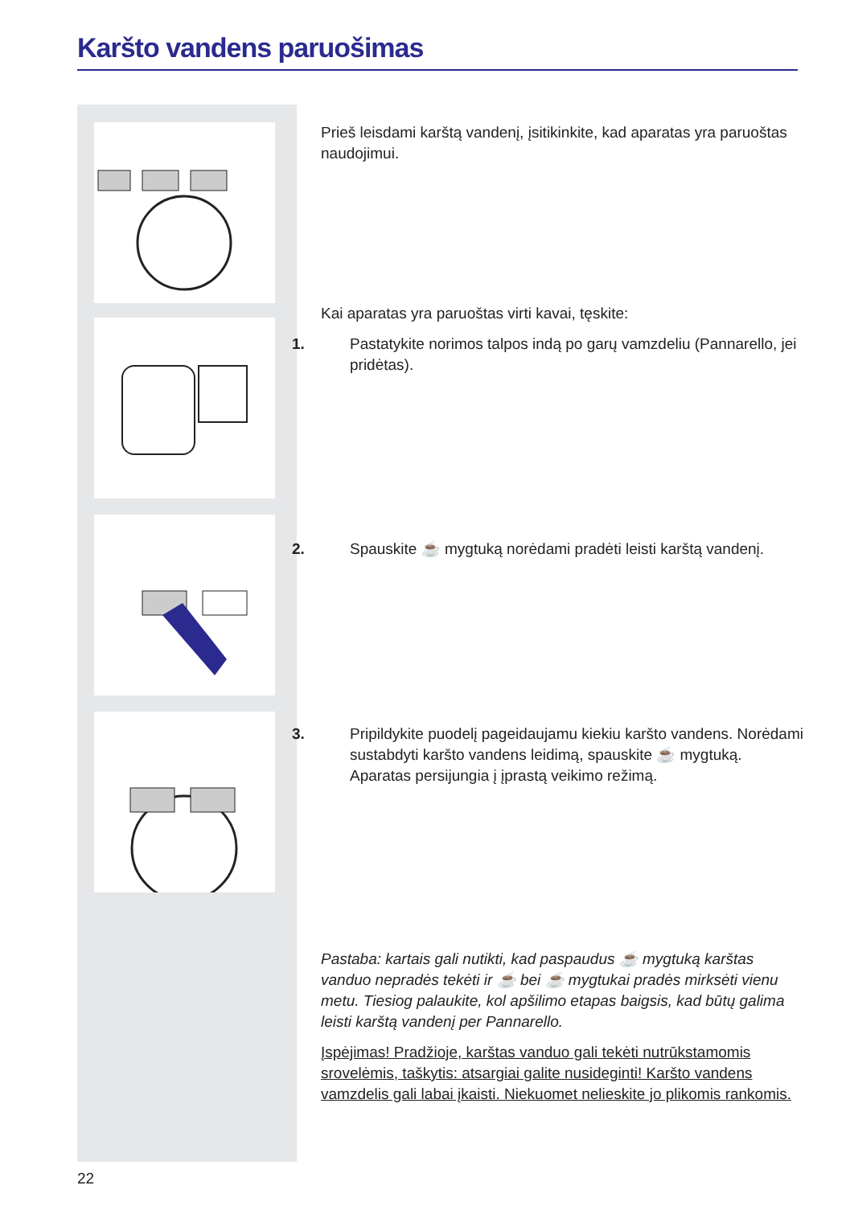Karšto vandens paruošimas
Prieš leisdami karštą vandenį, įsitikinkite, kad aparatas yra paruoštas naudojimui.
Kai aparatas yra paruoštas virti kavai, tęskite:
1. Pastatykite norimos talpos indą po garų vamzdeliu (Pannarello, jei pridėtas).
2. Spauskite ☕ mygtuką norėdami pradėti leisti karštą vandenį.
3. Pripildykite puodelį pageidaujamu kiekiu karšto vandens. Norėdami sustabdyti karšto vandens leidimą, spauskite ☕ mygtuką. Aparatas persijungia į įprastą veikimo režimą.
Pastaba: kartais gali nutikti, kad paspaudus ☕ mygtuką karštas vanduo nepradės tekėti ir ☕ bei ☕ mygtukai pradės mirksėti vienu metu. Tiesiog palaukite, kol apšilimo etapas baigsis, kad būtų galima leisti karštą vandenį per Pannarello.
Įspėjimas! Pradžioje, karštas vanduo gali tekėti nutrūkstamomis srovelėmis, taškytis: atsargiai galite nusideginti! Karšto vandens vamzdelis gali labai įkaisti. Niekuomet nelieskite jo plikomis rankomis.
22